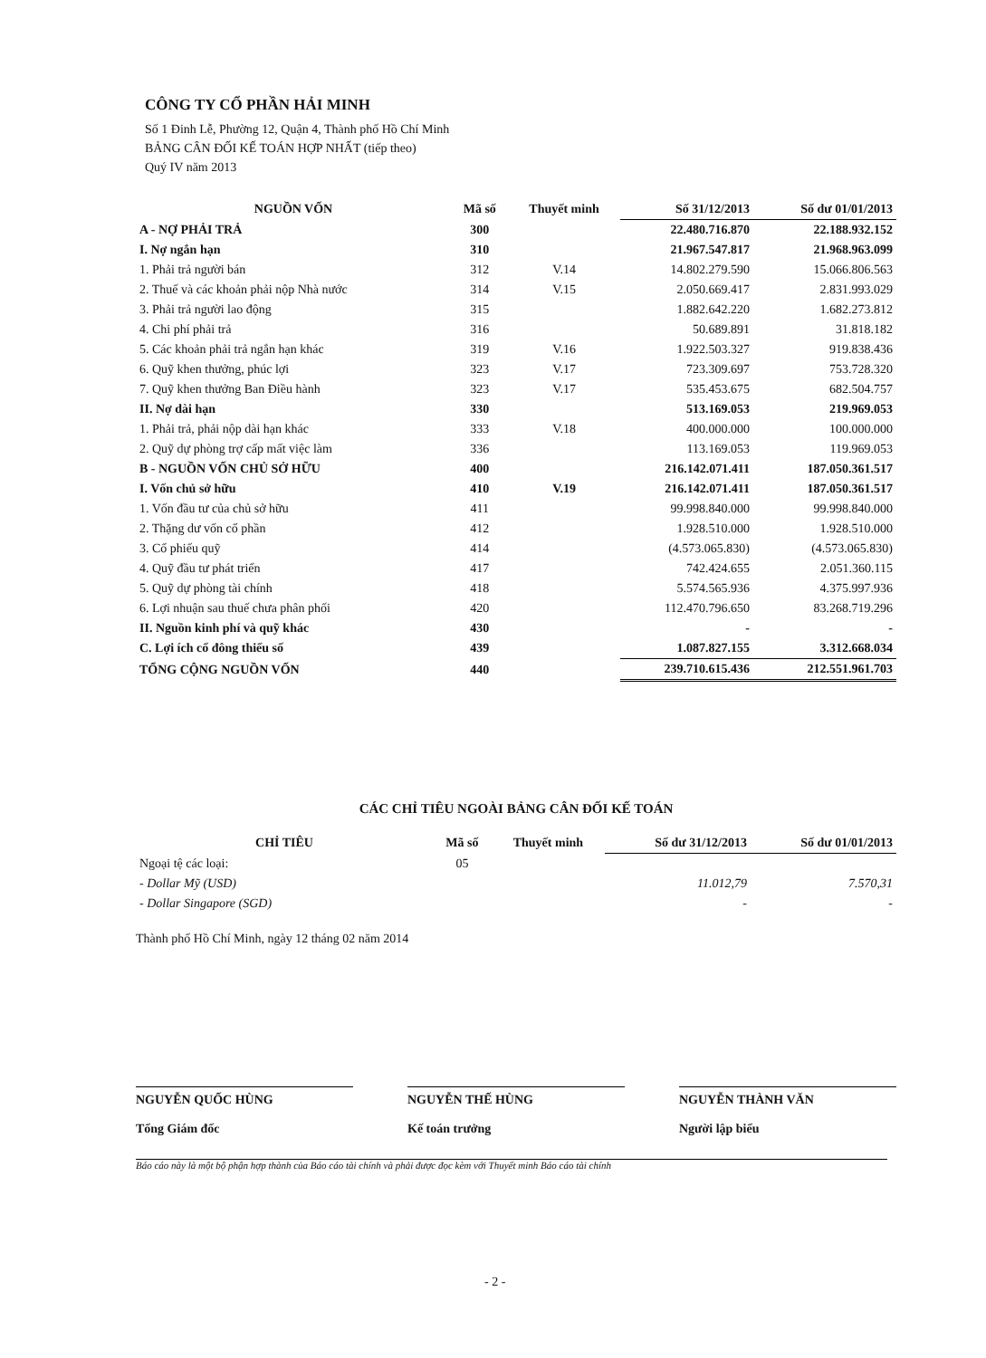CÔNG TY CỔ PHẦN HẢI MINH
Số 1 Đinh Lễ, Phường 12, Quận 4, Thành phố Hồ Chí Minh
BẢNG CÂN ĐỐI KẾ TOÁN HỢP NHẤT (tiếp theo)
Quý IV năm 2013
| NGUỒN VỐN | Mã số | Thuyết minh | Số 31/12/2013 | Số dư 01/01/2013 |
| --- | --- | --- | --- | --- |
| A - NỢ PHẢI TRẢ | 300 | | 22.480.716.870 | 22.188.932.152 |
| I. Nợ ngắn hạn | 310 | | 21.967.547.817 | 21.968.963.099 |
| 1. Phải trả người bán | 312 | V.14 | 14.802.279.590 | 15.066.806.563 |
| 2. Thuế và các khoản phải nộp Nhà nước | 314 | V.15 | 2.050.669.417 | 2.831.993.029 |
| 3. Phải trả người lao động | 315 | | 1.882.642.220 | 1.682.273.812 |
| 4. Chi phí phải trả | 316 | | 50.689.891 | 31.818.182 |
| 5. Các khoản phải trả ngắn hạn khác | 319 | V.16 | 1.922.503.327 | 919.838.436 |
| 6. Quỹ khen thưởng, phúc lợi | 323 | V.17 | 723.309.697 | 753.728.320 |
| 7. Quỹ khen thưởng Ban Điều hành | 323 | V.17 | 535.453.675 | 682.504.757 |
| II. Nợ dài hạn | 330 | | 513.169.053 | 219.969.053 |
| 1. Phải trả, phải nộp dài hạn khác | 333 | V.18 | 400.000.000 | 100.000.000 |
| 2. Quỹ dự phòng trợ cấp mất việc làm | 336 | | 113.169.053 | 119.969.053 |
| B - NGUỒN VỐN CHỦ SỞ HỮU | 400 | | 216.142.071.411 | 187.050.361.517 |
| I. Vốn chủ sở hữu | 410 | V.19 | 216.142.071.411 | 187.050.361.517 |
| 1. Vốn đầu tư của chủ sở hữu | 411 | | 99.998.840.000 | 99.998.840.000 |
| 2. Thặng dư vốn cổ phần | 412 | | 1.928.510.000 | 1.928.510.000 |
| 3. Cổ phiếu quỹ | 414 | | (4.573.065.830) | (4.573.065.830) |
| 4. Quỹ đầu tư phát triển | 417 | | 742.424.655 | 2.051.360.115 |
| 5. Quỹ dự phòng tài chính | 418 | | 5.574.565.936 | 4.375.997.936 |
| 6. Lợi nhuận sau thuế chưa phân phối | 420 | | 112.470.796.650 | 83.268.719.296 |
| II. Nguồn kinh phí và quỹ khác | 430 | | - | - |
| C. Lợi ích cổ đông thiểu số | 439 | | 1.087.827.155 | 3.312.668.034 |
| TỔNG CỘNG NGUỒN VỐN | 440 | | 239.710.615.436 | 212.551.961.703 |
CÁC CHỈ TIÊU NGOÀI BẢNG CÂN ĐỐI KẾ TOÁN
| CHỈ TIÊU | Mã số | Thuyết minh | Số dư 31/12/2013 | Số dư 01/01/2013 |
| --- | --- | --- | --- | --- |
| Ngoại tệ các loại: | 05 | | | |
| - Dollar Mỹ (USD) | | | 11.012,79 | 7.570,31 |
| - Dollar Singapore (SGD) | | | - | - |
Thành phố Hồ Chí Minh, ngày 12 tháng 02 năm 2014
NGUYỄN QUỐC HÙNG
Tổng Giám đốc
NGUYỄN THẾ HÙNG
Kế toán trưởng
NGUYỄN THÀNH VĂN
Người lập biểu
Báo cáo này là một bộ phận hợp thành của Báo cáo tài chính và phải được đọc kèm với Thuyết minh Báo cáo tài chính
- 2 -